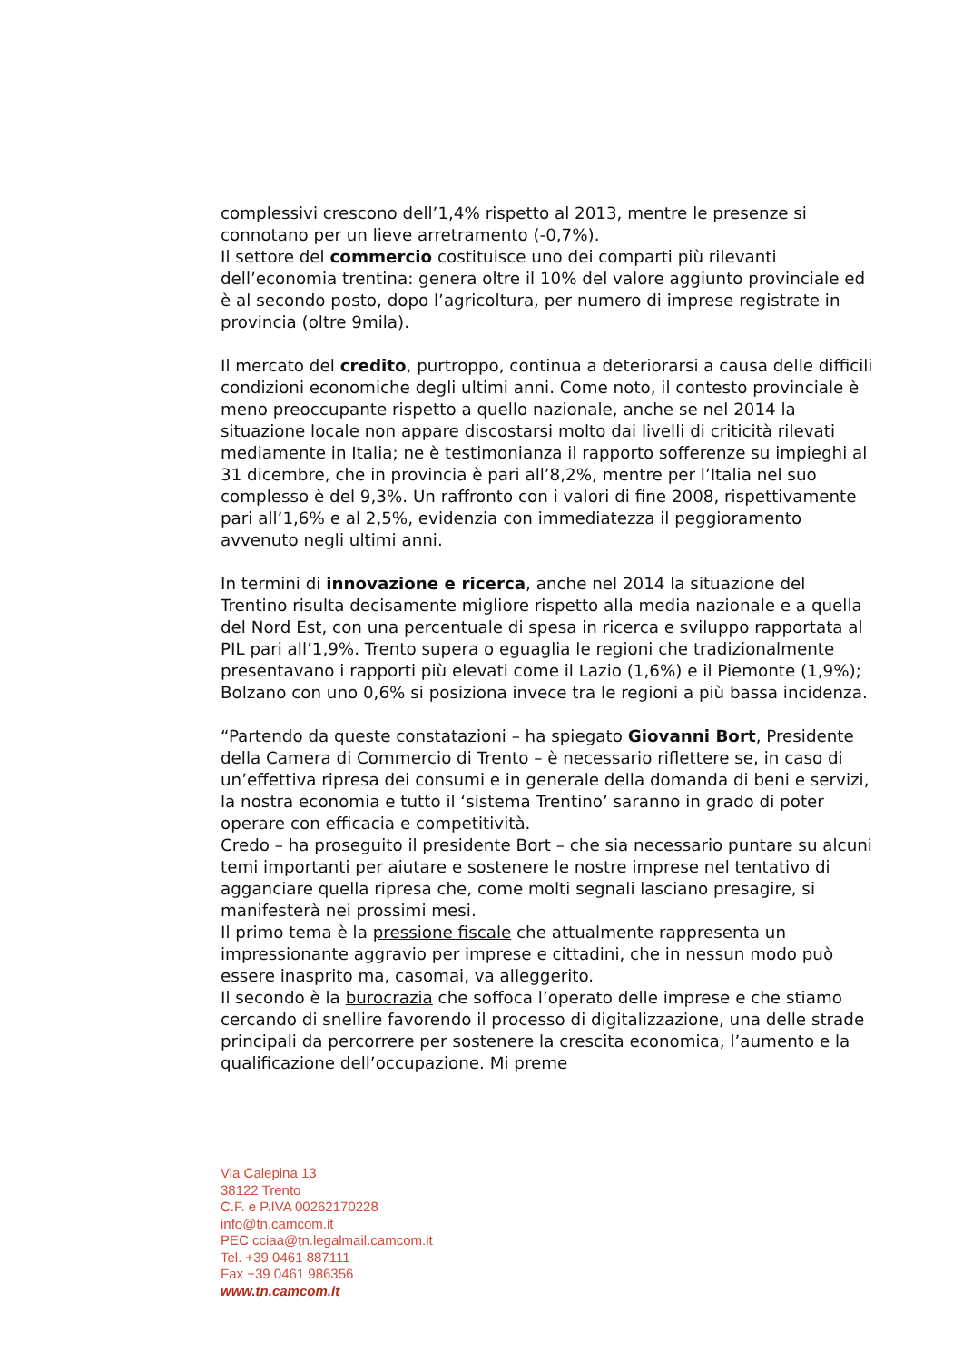complessivi crescono dell’1,4% rispetto al 2013, mentre le presenze si connotano per un lieve arretramento (-0,7%).
Il settore del commercio costituisce uno dei comparti più rilevanti dell’economia trentina: genera oltre il 10% del valore aggiunto provinciale ed è al secondo posto, dopo l’agricoltura, per numero di imprese registrate in provincia (oltre 9mila).
Il mercato del credito, purtroppo, continua a deteriorarsi a causa delle difficili condizioni economiche degli ultimi anni. Come noto, il contesto provinciale è meno preoccupante rispetto a quello nazionale, anche se nel 2014 la situazione locale non appare discostarsi molto dai livelli di criticità rilevati mediamente in Italia; ne è testimonianza il rapporto sofferenze su impieghi al 31 dicembre, che in provincia è pari all’8,2%, mentre per l’Italia nel suo complesso è del 9,3%. Un raffronto con i valori di fine 2008, rispettivamente pari all’1,6% e al 2,5%, evidenzia con immediatezza il peggioramento avvenuto negli ultimi anni.
In termini di innovazione e ricerca, anche nel 2014 la situazione del Trentino risulta decisamente migliore rispetto alla media nazionale e a quella del Nord Est, con una percentuale di spesa in ricerca e sviluppo rapportata al PIL pari all’1,9%. Trento supera o eguaglia le regioni che tradizionalmente presentavano i rapporti più elevati come il Lazio (1,6%) e il Piemonte (1,9%); Bolzano con uno 0,6% si posiziona invece tra le regioni a più bassa incidenza.
“Partendo da queste constatazioni – ha spiegato Giovanni Bort, Presidente della Camera di Commercio di Trento – è necessario riflettere se, in caso di un’effettiva ripresa dei consumi e in generale della domanda di beni e servizi, la nostra economia e tutto il ‘sistema Trentino’ saranno in grado di poter operare con efficacia e competitività.
Credo – ha proseguito il presidente Bort – che sia necessario puntare su alcuni temi importanti per aiutare e sostenere le nostre imprese nel tentativo di agganciare quella ripresa che, come molti segnali lasciano presagire, si manifesterà nei prossimi mesi.
Il primo tema è la pressione fiscale che attualmente rappresenta un impressionante aggravio per imprese e cittadini, che in nessun modo può essere inasprito ma, casomai, va alleggerito.
Il secondo è la burocrazia che soffoca l’operato delle imprese e che stiamo cercando di snellire favorendo il processo di digitalizzazione, una delle strade principali da percorrere per sostenere la crescita economica, l’aumento e la qualificazione dell’occupazione. Mi preme
Via Calepina 13
38122 Trento
C.F. e P.IVA 00262170228
info@tn.camcom.it
PEC cciaa@tn.legalmail.camcom.it
Tel. +39 0461 887111
Fax +39 0461 986356
www.tn.camcom.it